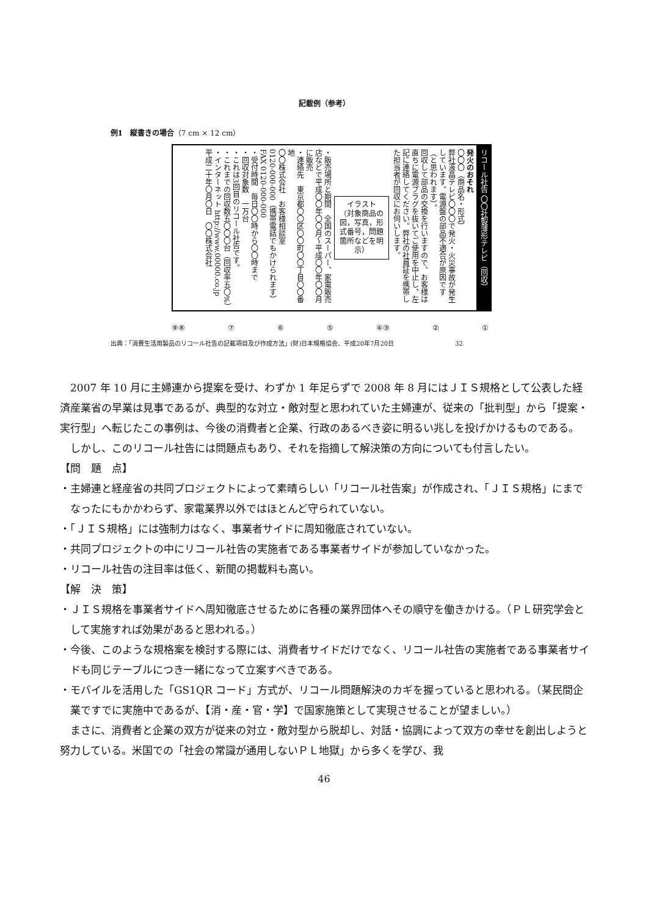記載例（参考）
例1　縦書きの場合（7 cm × 12 cm）
リコール社告 〇〇社製薄形テレビ（回収）
発火のおそれ
〇〇〇（商品名・形式）
弊社液晶テレビ〇〇〇で発火・火災事故が発生しています。電源盤の部品不適合が原因です（と思われます）。
回収して部品の交換を行いますので、お客様は直ちに電源プラグを抜いてご使用を中止し、左記に連絡してください。弊社の社員証を携帯した担当者が回収にお伺いします。
イラスト
（対象商品の図，写真，形式番号，問題箇所などを明示）
・販売場所と期間　全国のスーパー、家電販売店などで平成〇〇年〇〇月～平成〇〇年〇〇月に販売
・連絡先　東京都〇〇区〇〇町〇〇丁目〇〇番地
〇〇株式会社　お客様相談室
0120-000-000（携帯電話でもかけられます）
FAX 0120-000-000
・受付時間　毎日〇〇時から〇〇時まで
・回収対象数　一万台
・これは3回目のリコール社告です。
・これまでの回収数五〇〇〇台（回収率五〇%）
・インターネット http://www.00000.co.jp
平成二十年〇月〇日　〇〇株式会社
① ② ④③ ⑤ ⑥ ⑦ ⑨⑧
出典：「消費生活用製品のリコール社告の記載項目及び作成方法」(財)日本規格協会、平成20年7月20日　32
2007 年 10 月に主婦連から提案を受け、わずか 1 年足らずで 2008 年 8 月にはＪＩＳ規格として公表した経済産業省の早業は見事であるが、典型的な対立・敵対型と思われていた主婦連が、従来の「批判型」から「提案・実行型」へ転じたこの事例は、今後の消費者と企業、行政のあるべき姿に明るい兆しを投げかけるものである。
しかし、このリコール社告には問題点もあり、それを指摘して解決策の方向についても付言したい。
【問　題　点】
・主婦連と経産省の共同プロジェクトによって素晴らしい「リコール社告案」が作成され、「ＪＩＳ規格」にまでなったにもかかわらず、家電業界以外ではほとんど守られていない。
・「ＪＩＳ規格」には強制力はなく、事業者サイドに周知徹底されていない。
・共同プロジェクトの中にリコール社告の実施者である事業者サイドが参加していなかった。
・リコール社告の注目率は低く、新聞の掲載料も高い。
【解　決　策】
・ＪＩＳ規格を事業者サイドへ周知徹底させるために各種の業界団体へその順守を働きかける。（ＰＬ研究学会として実施すれば効果があると思われる。）
・今後、このような規格案を検討する際には、消費者サイドだけでなく、リコール社告の実施者である事業者サイドも同じテーブルにつき一緒になって立案すべきである。
・モバイルを活用した「GS1QR コード」方式が、リコール問題解決のカギを握っていると思われる。（某民間企業ですでに実施中であるが、【消・産・官・学】で国家施策として実現させることが望ましい。）
まさに、消費者と企業の双方が従来の対立・敵対型から脱却し、対話・協調によって双方の幸せを創出しようと努力している。米国での「社会の常識が通用しないＰＬ地獄」から多くを学び、我
46